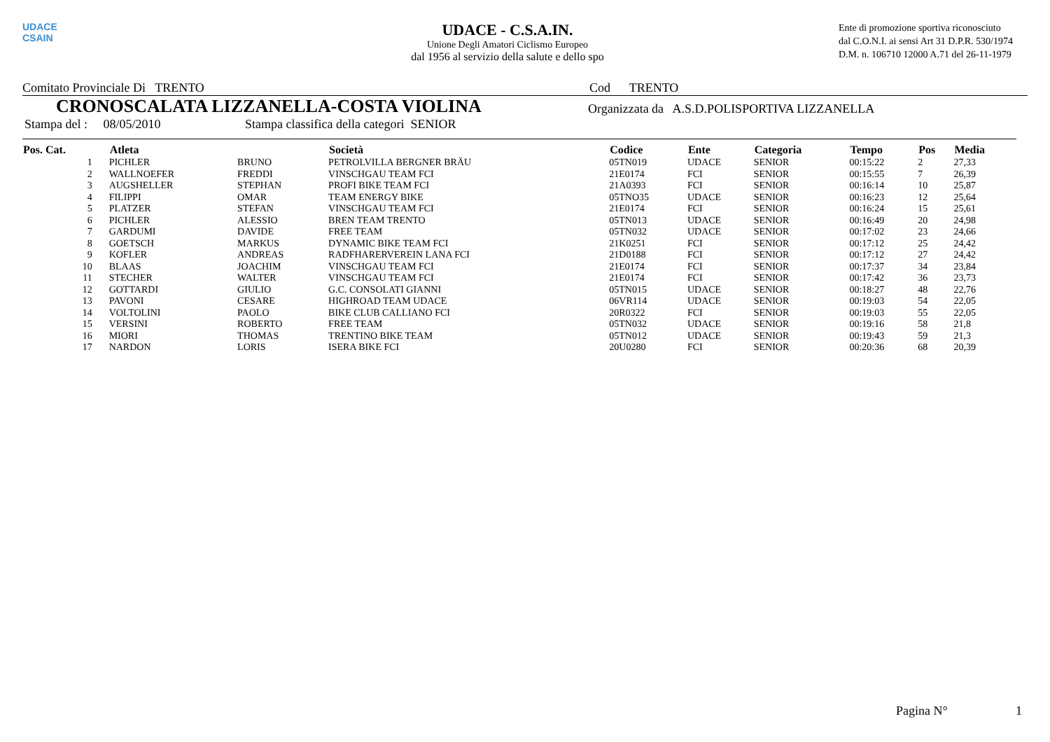UDACE
CSAIN
UDACE - C.S.A.IN.
Unione Degli Amatori Ciclismo Europeo
dal 1956 al servizio della salute e dello spo
Ente di promozione sportiva riconosciuto
dal C.O.N.I. ai sensi Art 31 D.P.R. 530/1974
D.M. n. 106710 12000 A.71 del 26-11-1979
Comitato Provinciale Di TRENTO Cod TRENTO
CRONOSCALATA LIZZANELLA-COSTA VIOLINA Organizzata da A.S.D.POLISPORTIVA LIZZANELLA
Stampa del : 08/05/2010 Stampa classifica della categori SENIOR
| Pos. Cat. | Atleta | | Società | Codice | Ente | Categoria | Tempo | Pos | Media |
| --- | --- | --- | --- | --- | --- | --- | --- | --- | --- |
| 1 | PICHLER | BRUNO | PETROLVILLA BERGNER BRÄU | 05TN019 | UDACE | SENIOR | 00:15:22 | 2 | 27,33 |
| 2 | WALLNOEFER | FREDDI | VINSCHGAU TEAM FCI | 21E0174 | FCI | SENIOR | 00:15:55 | 7 | 26,39 |
| 3 | AUGSHELLER | STEPHAN | PROFI BIKE TEAM FCI | 21A0393 | FCI | SENIOR | 00:16:14 | 10 | 25,87 |
| 4 | FILIPPI | OMAR | TEAM ENERGY BIKE | 05TNO35 | UDACE | SENIOR | 00:16:23 | 12 | 25,64 |
| 5 | PLATZER | STEFAN | VINSCHGAU TEAM FCI | 21E0174 | FCI | SENIOR | 00:16:24 | 15 | 25,61 |
| 6 | PICHLER | ALESSIO | BREN TEAM TRENTO | 05TN013 | UDACE | SENIOR | 00:16:49 | 20 | 24,98 |
| 7 | GARDUMI | DAVIDE | FREE TEAM | 05TN032 | UDACE | SENIOR | 00:17:02 | 23 | 24,66 |
| 8 | GOETSCH | MARKUS | DYNAMIC BIKE TEAM FCI | 21K0251 | FCI | SENIOR | 00:17:12 | 25 | 24,42 |
| 9 | KOFLER | ANDREAS | RADFHARERVEREIN LANA FCI | 21D0188 | FCI | SENIOR | 00:17:12 | 27 | 24,42 |
| 10 | BLAAS | JOACHIM | VINSCHGAU TEAM FCI | 21E0174 | FCI | SENIOR | 00:17:37 | 34 | 23,84 |
| 11 | STECHER | WALTER | VINSCHGAU TEAM FCI | 21E0174 | FCI | SENIOR | 00:17:42 | 36 | 23,73 |
| 12 | GOTTARDI | GIULIO | G.C. CONSOLATI GIANNI | 05TN015 | UDACE | SENIOR | 00:18:27 | 48 | 22,76 |
| 13 | PAVONI | CESARE | HIGHROAD TEAM UDACE | 06VR114 | UDACE | SENIOR | 00:19:03 | 54 | 22,05 |
| 14 | VOLTOLINI | PAOLO | BIKE CLUB CALLIANO FCI | 20R0322 | FCI | SENIOR | 00:19:03 | 55 | 22,05 |
| 15 | VERSINI | ROBERTO | FREE TEAM | 05TN032 | UDACE | SENIOR | 00:19:16 | 58 | 21,8 |
| 16 | MIORI | THOMAS | TRENTINO BIKE TEAM | 05TN012 | UDACE | SENIOR | 00:19:43 | 59 | 21,3 |
| 17 | NARDON | LORIS | ISERA BIKE FCI | 20U0280 | FCI | SENIOR | 00:20:36 | 68 | 20,39 |
Pagina N° 1